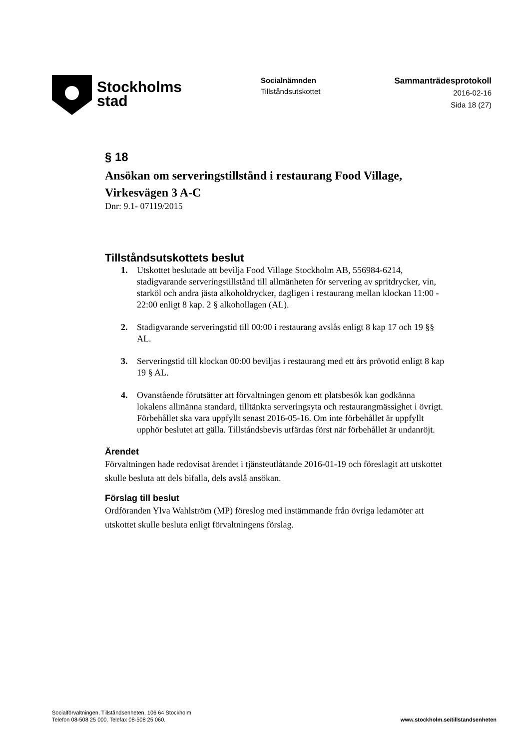Stockholms
stad
Socialnämnden
Tillståndsutskottet
Sammanträdesprotokoll
2016-02-16
Sida 18 (27)
§ 18
Ansökan om serveringstillstånd i restaurang Food Village, Virkesvägen 3 A-C
Dnr: 9.1- 07119/2015
Tillståndsutskottets beslut
1. Utskottet beslutade att bevilja Food Village Stockholm AB, 556984-6214, stadigvarande serveringstillstånd till allmänheten för servering av spritdrycker, vin, starköl och andra jästa alkoholdrycker, dagligen i restaurang mellan klockan 11:00 - 22:00 enligt 8 kap. 2 § alkohollagen (AL).
2. Stadigvarande serveringstid till 00:00 i restaurang avslås enligt 8 kap 17 och 19 §§ AL.
3. Serveringstid till klockan 00:00 beviljas i restaurang med ett års prövotid enligt 8 kap 19 § AL.
4. Ovanstående förutsätter att förvaltningen genom ett platsbesök kan godkänna lokalens allmänna standard, tilltänkta serveringsyta och restaurangmässighet i övrigt. Förbehållet ska vara uppfyllt senast 2016-05-16. Om inte förbehållet är uppfyllt upphör beslutet att gälla. Tillståndsbevis utfärdas först när förbehållet är undanröjt.
Ärendet
Förvaltningen hade redovisat ärendet i tjänsteutlåtande 2016-01-19 och föreslagit att utskottet skulle besluta att dels bifalla, dels avslå ansökan.
Förslag till beslut
Ordföranden Ylva Wahlström (MP) föreslog med instämmande från övriga ledamöter att utskottet skulle besluta enligt förvaltningens förslag.
Socialförvaltningen, Tillståndsenheten, 106 64 Stockholm
Telefon 08-508 25 000. Telefax 08-508 25 060.
www.stockholm.se/tillstandsenheten